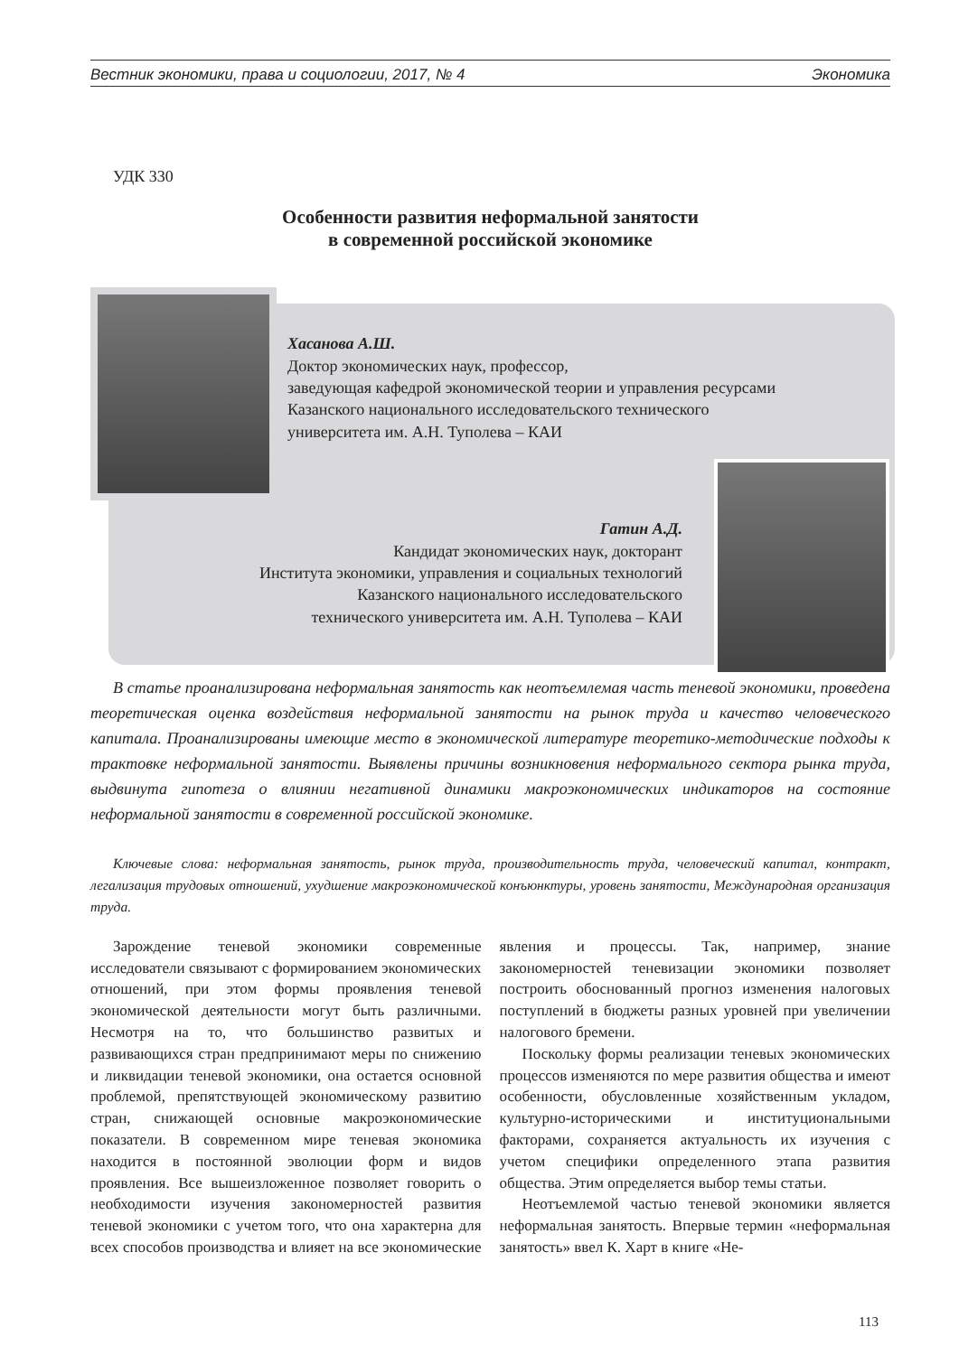Вестник экономики, права и социологии, 2017, № 4 Экономика
УДК 330
Особенности развития неформальной занятости
в современной российской экономике
Хасанова А.Ш.
Доктор экономических наук, профессор,
заведующая кафедрой экономической теории и управления ресурсами
Казанского национального исследовательского технического
университета им. А.Н. Туполева – КАИ
Гатин А.Д.
Кандидат экономических наук, докторант
Института экономики, управления и социальных технологий
Казанского национального исследовательского
технического университета им. А.Н. Туполева – КАИ
В статье проанализирована неформальная занятость как неотъемлемая часть теневой экономики, проведена теоретическая оценка воздействия неформальной занятости на рынок труда и качество человеческого капитала. Проанализированы имеющие место в экономической литературе теоретико-методические подходы к трактовке неформальной занятости. Выявлены причины возникновения неформального сектора рынка труда, выдвинута гипотеза о влиянии негативной динамики макроэкономических индикаторов на состояние неформальной занятости в современной российской экономике.
Ключевые слова: неформальная занятость, рынок труда, производительность труда, человеческий капитал, контракт, легализация трудовых отношений, ухудшение макроэкономической конъюнктуры, уровень занятости, Международная организация труда.
Зарождение теневой экономики современные исследователи связывают с формированием экономических отношений, при этом формы проявления теневой экономической деятельности могут быть различными. Несмотря на то, что большинство развитых и развивающихся стран предпринимают меры по снижению и ликвидации теневой экономики, она остается основной проблемой, препятствующей экономическому развитию стран, снижающей основные макроэкономические показатели. В современном мире теневая экономика находится в постоянной эволюции форм и видов проявления. Все вышеизложенное позволяет говорить о необходимости изучения закономерностей развития теневой экономики с учетом того, что она характерна для всех способов производства и влияет на все экономические явления и процессы. Так, например, знание закономерностей теневизации экономики позволяет построить обоснованный прогноз изменения налоговых поступлений в бюджеты разных уровней при увеличении налогового бремени.
Поскольку формы реализации теневых экономических процессов изменяются по мере развития общества и имеют особенности, обусловленные хозяйственным укладом, культурно-историческими и институциональными факторами, сохраняется актуальность их изучения с учетом специфики определенного этапа развития общества. Этим определяется выбор темы статьи.
Неотъемлемой частью теневой экономики является неформальная занятость. Впервые термин «неформальная занятость» ввел К. Харт в книге «Не-
113